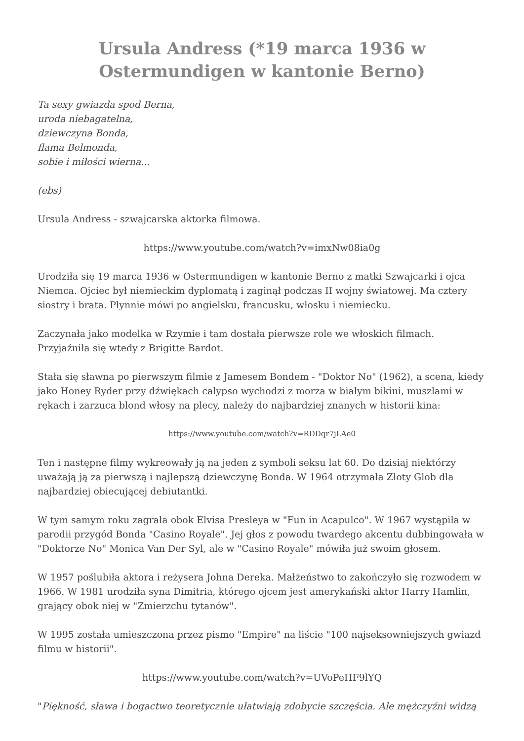Ursula Andress (*19 marca 1936 w Ostermundigen w kantonie Berno)
Ta sexy gwiazda spod Berna,
uroda niebagatelna,
dziewczyna Bonda,
flama Belmonda,
sobie i miłości wierna...
(ebs)
Ursula Andress - szwajcarska aktorka filmowa.
https://www.youtube.com/watch?v=imxNw08ia0g
Urodziła się 19 marca 1936 w Ostermundigen w kantonie Berno z matki Szwajcarki i ojca Niemca. Ojciec był niemieckim dyplomatą i zaginął podczas II wojny światowej. Ma cztery siostry i brata. Płynnie mówi po angielsku, francusku, włosku i niemiecku.
Zaczynała jako modelka w Rzymie i tam dostała pierwsze role we włoskich filmach. Przyjaźniła się wtedy z Brigitte Bardot.
Stała się sławna po pierwszym filmie z Jamesem Bondem - "Doktor No" (1962), a scena, kiedy jako Honey Ryder przy dźwiękach calypso wychodzi z morza w białym bikini, muszlami w rękach i zarzuca blond włosy na plecy, należy do najbardziej znanych w historii kina:
https://www.youtube.com/watch?v=RDDqr7jLAe0
Ten i następne filmy wykreowały ją na jeden z symboli seksu lat 60. Do dzisiaj niektórzy uważają ją za pierwszą i najlepszą dziewczynę Bonda. W 1964 otrzymała Złoty Glob dla najbardziej obiecującej debiutantki.
W tym samym roku zagrała obok Elvisa Presleya w "Fun in Acapulco". W 1967 wystąpiła w parodii przygód Bonda "Casino Royale". Jej głos z powodu twardego akcentu dubbingowała w "Doktorze No" Monica Van Der Syl, ale w "Casino Royale" mówiła już swoim głosem.
W 1957 poślubiła aktora i reżysera Johna Dereka. Małżeństwo to zakończyło się rozwodem w 1966. W 1981 urodziła syna Dimitria, którego ojcem jest amerykański aktor Harry Hamlin, grający obok niej w "Zmierzchu tytanów".
W 1995 została umieszczona przez pismo "Empire" na liście "100 najseksowniejszych gwiazd filmu w historii".
https://www.youtube.com/watch?v=UVoPeHF9lYQ
"Piękność, sława i bogactwo teoretycznie ułatwiają zdobycie szczęścia. Ale mężczyźni widzą